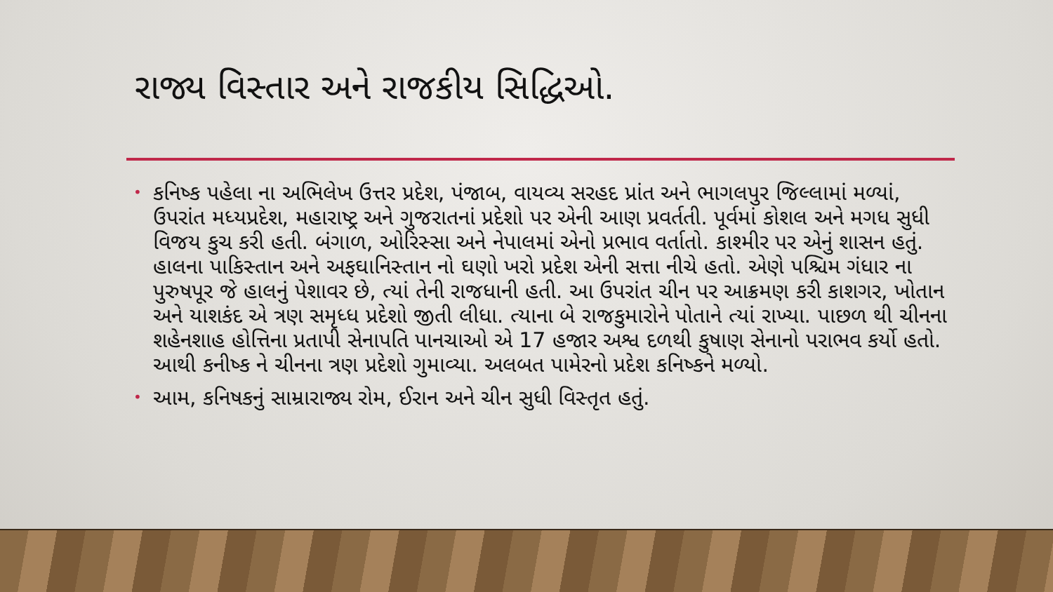રાજ્ય વિસ્તાર અને રાજકીય સિદ્ધિઓ.
• કનિષ્ક પહેલા ના અભિલેખ ઉત્તર પ્રદેશ, પંજાબ, વાયવ્ય સરહદ પ્રાંત અને ભાગલપુર જિલ્લામાં મળ્યાં, ઉપરાંત મધ્યપ્રદેશ, મહારાષ્ટ્ર અને ગુજરાતનાં પ્રદેશો પર એની આણ પ્રવર્તતી. પૂર્વમાં કોશલ અને મગધ સુધી વિજય કુચ કરી હતી. બંગાળ, ઓરિસ્સા અને નેપાલમાં એનો પ્રભાવ વર્તાતો. કાશ્મીર પર એનું શાસન હતું. હાલના પાકિસ્તાન અને અફઘાનિસ્તાન નો ઘણો ખરો પ્રદેશ એની સત્તા નીચે હતો. એણે પશ્ચિમ ગંધાર ના પુરુષપૂર જે હાલનું પેશાવર છે, ત્યાં તેની રાજધાની હતી. આ ઉપરાંત ચીન પર આક્રમણ કરી કાશગર, ખોતાન અને યાશકંદ એ ત્રણ સમૃધ્ધ પ્રદેશો જીતી લીધા. ત્યાના બે રાજકુમારોને પોતાને ત્યાં રાખ્યા. પાછળ થી ચીનના શહેનશાહ હોત્તિના પ્રતાપી સેનાપતિ પાનચાઓ એ 17 હજાર અશ્વ દળથી કુષાણ સેનાનો પરાભવ કર્યો હતો. આથી કનીષ્ક ને ચીનના ત્રણ પ્રદેશો ગુમાવ્યા. અલબત પામેરનો પ્રદેશ કનિષ્કને મળ્યો.
• આમ, કનિષકનું સામ્રારાજ્ય રોમ, ઈરાન અને ચીન સુધી વિસ્તૃત હતું.